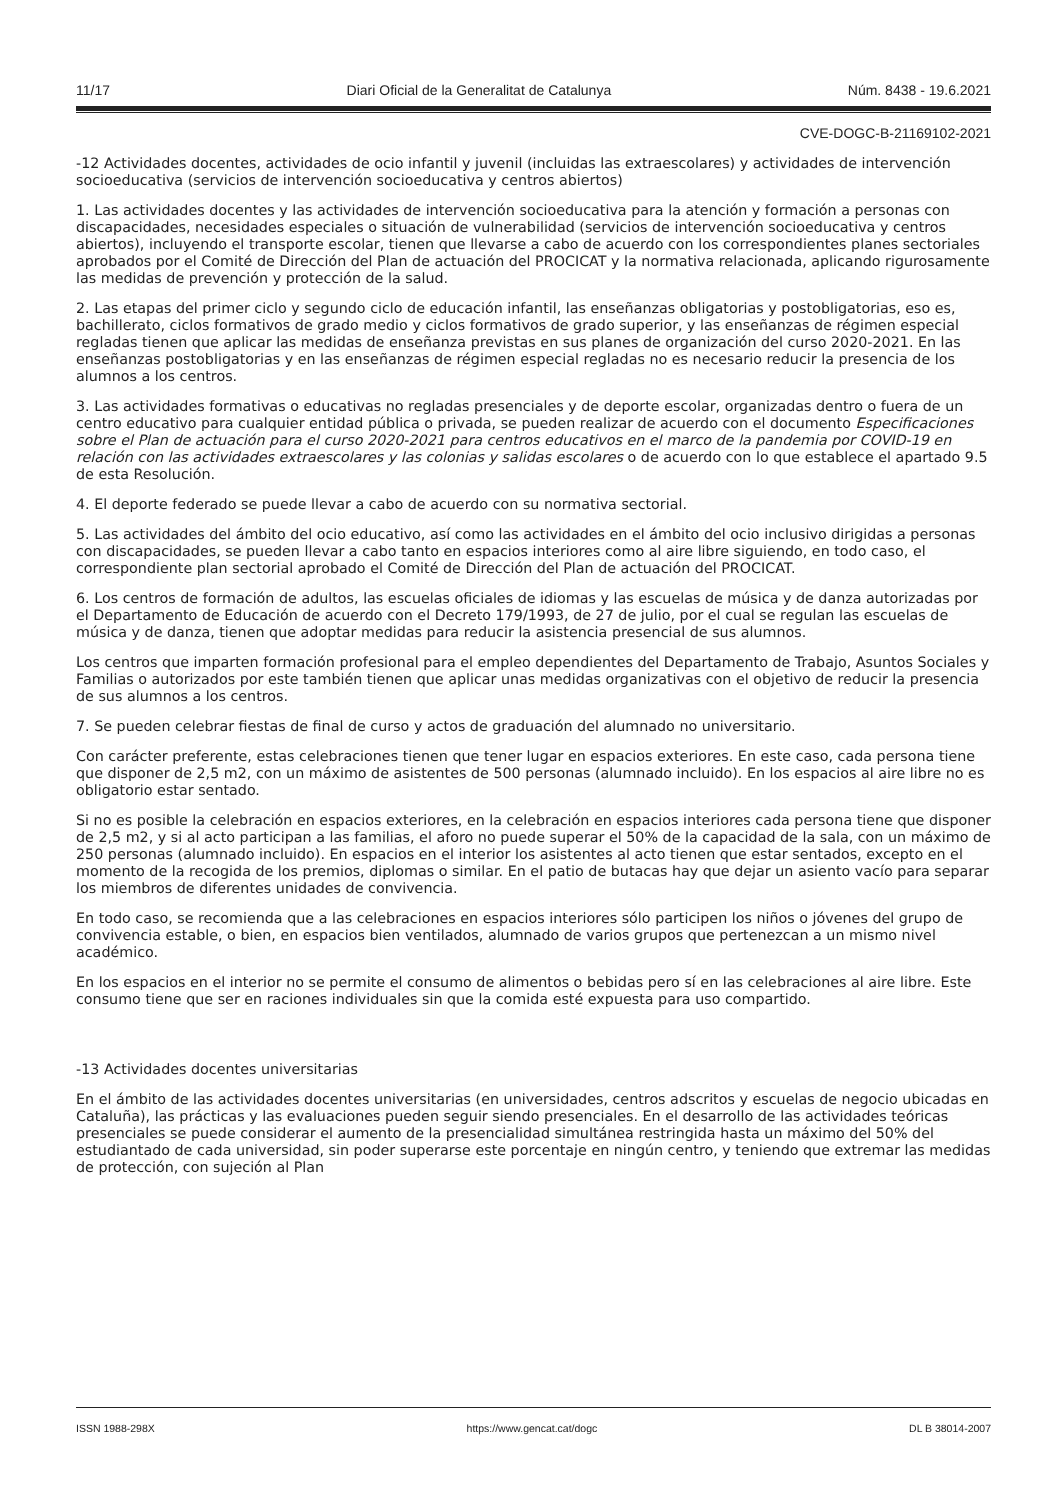11/17 Diari Oficial de la Generalitat de Catalunya Núm. 8438 - 19.6.2021
CVE-DOGC-B-21169102-2021
-12 Actividades docentes, actividades de ocio infantil y juvenil (incluidas las extraescolares) y actividades de intervención socioeducativa (servicios de intervención socioeducativa y centros abiertos)
1. Las actividades docentes y las actividades de intervención socioeducativa para la atención y formación a personas con discapacidades, necesidades especiales o situación de vulnerabilidad (servicios de intervención socioeducativa y centros abiertos), incluyendo el transporte escolar, tienen que llevarse a cabo de acuerdo con los correspondientes planes sectoriales aprobados por el Comité de Dirección del Plan de actuación del PROCICAT y la normativa relacionada, aplicando rigurosamente las medidas de prevención y protección de la salud.
2. Las etapas del primer ciclo y segundo ciclo de educación infantil, las enseñanzas obligatorias y postobligatorias, eso es, bachillerato, ciclos formativos de grado medio y ciclos formativos de grado superior, y las enseñanzas de régimen especial regladas tienen que aplicar las medidas de enseñanza previstas en sus planes de organización del curso 2020-2021. En las enseñanzas postobligatorias y en las enseñanzas de régimen especial regladas no es necesario reducir la presencia de los alumnos a los centros.
3. Las actividades formativas o educativas no regladas presenciales y de deporte escolar, organizadas dentro o fuera de un centro educativo para cualquier entidad pública o privada, se pueden realizar de acuerdo con el documento Especificaciones sobre el Plan de actuación para el curso 2020-2021 para centros educativos en el marco de la pandemia por COVID-19 en relación con las actividades extraescolares y las colonias y salidas escolares o de acuerdo con lo que establece el apartado 9.5 de esta Resolución.
4. El deporte federado se puede llevar a cabo de acuerdo con su normativa sectorial.
5. Las actividades del ámbito del ocio educativo, así como las actividades en el ámbito del ocio inclusivo dirigidas a personas con discapacidades, se pueden llevar a cabo tanto en espacios interiores como al aire libre siguiendo, en todo caso, el correspondiente plan sectorial aprobado el Comité de Dirección del Plan de actuación del PROCICAT.
6. Los centros de formación de adultos, las escuelas oficiales de idiomas y las escuelas de música y de danza autorizadas por el Departamento de Educación de acuerdo con el Decreto 179/1993, de 27 de julio, por el cual se regulan las escuelas de música y de danza, tienen que adoptar medidas para reducir la asistencia presencial de sus alumnos.
Los centros que imparten formación profesional para el empleo dependientes del Departamento de Trabajo, Asuntos Sociales y Familias o autorizados por este también tienen que aplicar unas medidas organizativas con el objetivo de reducir la presencia de sus alumnos a los centros.
7. Se pueden celebrar fiestas de final de curso y actos de graduación del alumnado no universitario.
Con carácter preferente, estas celebraciones tienen que tener lugar en espacios exteriores. En este caso, cada persona tiene que disponer de 2,5 m2, con un máximo de asistentes de 500 personas (alumnado incluido). En los espacios al aire libre no es obligatorio estar sentado.
Si no es posible la celebración en espacios exteriores, en la celebración en espacios interiores cada persona tiene que disponer de 2,5 m2, y si al acto participan a las familias, el aforo no puede superar el 50% de la capacidad de la sala, con un máximo de 250 personas (alumnado incluido). En espacios en el interior los asistentes al acto tienen que estar sentados, excepto en el momento de la recogida de los premios, diplomas o similar. En el patio de butacas hay que dejar un asiento vacío para separar los miembros de diferentes unidades de convivencia.
En todo caso, se recomienda que a las celebraciones en espacios interiores sólo participen los niños o jóvenes del grupo de convivencia estable, o bien, en espacios bien ventilados, alumnado de varios grupos que pertenezcan a un mismo nivel académico.
En los espacios en el interior no se permite el consumo de alimentos o bebidas pero sí en las celebraciones al aire libre. Este consumo tiene que ser en raciones individuales sin que la comida esté expuesta para uso compartido.
-13 Actividades docentes universitarias
En el ámbito de las actividades docentes universitarias (en universidades, centros adscritos y escuelas de negocio ubicadas en Cataluña), las prácticas y las evaluaciones pueden seguir siendo presenciales. En el desarrollo de las actividades teóricas presenciales se puede considerar el aumento de la presencialidad simultánea restringida hasta un máximo del 50% del estudiantado de cada universidad, sin poder superarse este porcentaje en ningún centro, y teniendo que extremar las medidas de protección, con sujeción al Plan
ISSN 1988-298X https://www.gencat.cat/dogc DL B 38014-2007